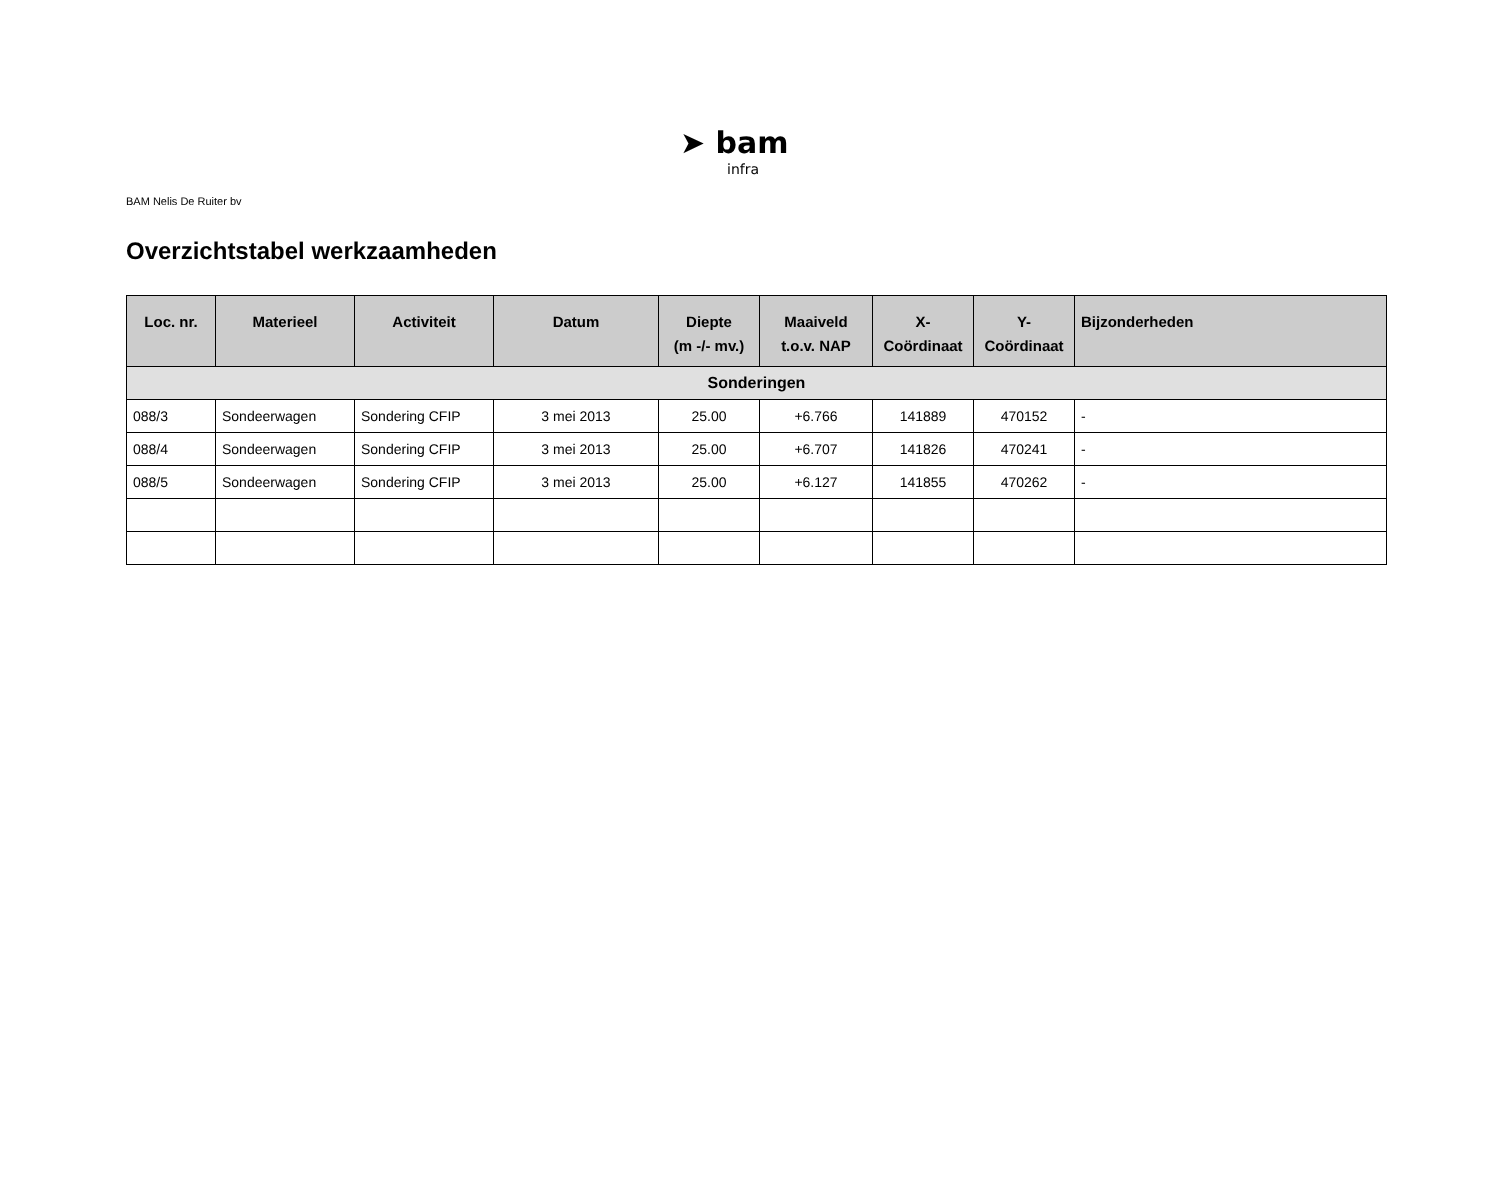➤ bam
infra
BAM Nelis De Ruiter bv
Overzichtstabel werkzaamheden
| Loc. nr. | Materieel | Activiteit | Datum | Diepte (m -/- mv.) | Maaiveld t.o.v. NAP | X- Coördinaat | Y- Coördinaat | Bijzonderheden |
| --- | --- | --- | --- | --- | --- | --- | --- | --- |
| Sonderingen | | | | | | | | |
| 088/3 | Sondeerwagen | Sondering CFIP | 3 mei 2013 | 25.00 | +6.766 | 141889 | 470152 | - |
| 088/4 | Sondeerwagen | Sondering CFIP | 3 mei 2013 | 25.00 | +6.707 | 141826 | 470241 | - |
| 088/5 | Sondeerwagen | Sondering CFIP | 3 mei 2013 | 25.00 | +6.127 | 141855 | 470262 | - |